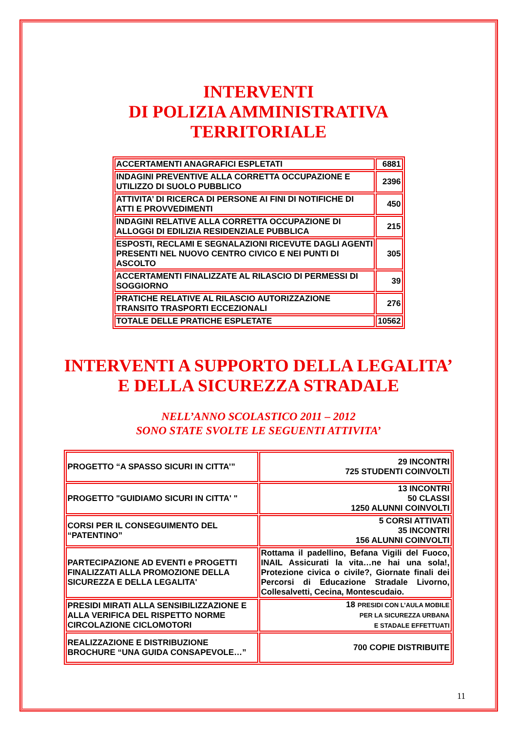INTERVENTI
DI POLIZIA AMMINISTRATIVA
TERRITORIALE
| ACCERTAMENTI ANAGRAFICI ESPLETATI | 6881 |
| INDAGINI PREVENTIVE ALLA CORRETTA OCCUPAZIONE E UTILIZZO DI SUOLO PUBBLICO | 2396 |
| ATTIVITA’ DI RICERCA DI PERSONE AI FINI DI NOTIFICHE DI ATTI E PROVVEDIMENTI | 450 |
| INDAGINI RELATIVE ALLA CORRETTA OCCUPAZIONE DI ALLOGGI DI EDILIZIA RESIDENZIALE PUBBLICA | 215 |
| ESPOSTI, RECLAMI E SEGNALAZIONI RICEVUTE DAGLI AGENTI PRESENTI NEL NUOVO CENTRO CIVICO E NEI PUNTI DI ASCOLTO | 305 |
| ACCERTAMENTI FINALIZZATE AL RILASCIO DI PERMESSI DI SOGGIORNO | 39 |
| PRATICHE RELATIVE AL RILASCIO AUTORIZZAZIONE TRANSITO TRASPORTI ECCEZIONALI | 276 |
| TOTALE DELLE PRATICHE ESPLETATE | 10562 |
INTERVENTI A SUPPORTO DELLA LEGALITA’
E DELLA SICUREZZA STRADALE
NELL’ANNO SCOLASTICO 2011 – 2012
SONO STATE SVOLTE LE SEGUENTI ATTIVITA’
| PROGETTO “A SPASSO SICURI IN CITTA’” | 29 INCONTRI 725 STUDENTI COINVOLTI |
| PROGETTO "GUIDIAMO SICURI IN CITTA' " | 13 INCONTRI 50 CLASSI 1250 ALUNNI COINVOLTI |
| CORSI PER IL CONSEGUIMENTO DEL “PATENTINO” | 5 CORSI ATTIVATI 35 INCONTRI 156 ALUNNI COINVOLTI |
| PARTECIPAZIONE AD EVENTI e PROGETTI FINALIZZATI ALLA PROMOZIONE DELLA SICUREZZA E DELLA LEGALITA' | Rottama il padellino, Befana Vigili del Fuoco, INAIL Assicurati la vita…ne hai una sola!, Protezione civica o civile?, Giornate finali dei Percorsi di Educazione Stradale Livorno, Collesalvetti, Cecina, Montescudaio. |
| PRESIDI MIRATI ALLA SENSIBILIZZAZIONE E ALLA VERIFICA DEL RISPETTO NORME CIRCOLAZIONE CICLOMOTORI | 18 PRESIDI CON L’AULA MOBILE PER LA SICUREZZA URBANA E STADALE EFFETTUATI |
| REALIZZAZIONE E DISTRIBUZIONE BROCHURE “UNA GUIDA CONSAPEVOLE…” | 700 COPIE DISTRIBUITE |
11